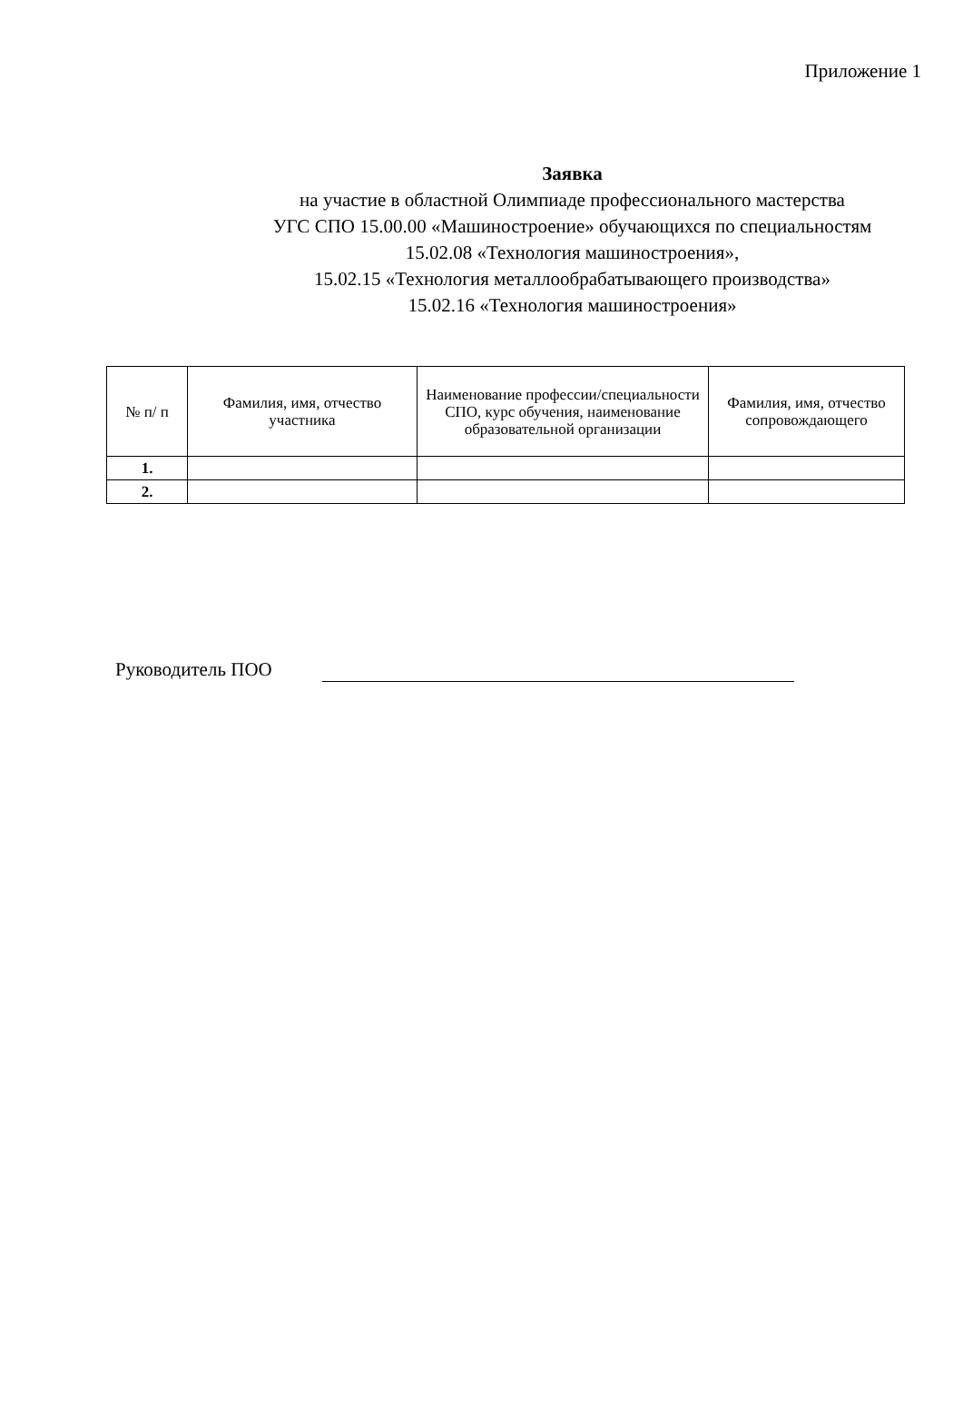Приложение 1
Заявка
на участие в областной Олимпиаде профессионального мастерства
УГС СПО 15.00.00 «Машиностроение» обучающихся по специальностям
15.02.08 «Технология машиностроения»,
15.02.15 «Технология металлообрабатывающего производства»
15.02.16 «Технология машиностроения»
| № п/ п | Фамилия, имя, отчество участника | Наименование профессии/специальности СПО, курс обучения, наименование образовательной организации | Фамилия, имя, отчество сопровождающего |
| --- | --- | --- | --- |
| 1. | | | |
| 2. | | | |
Руководитель ПОО